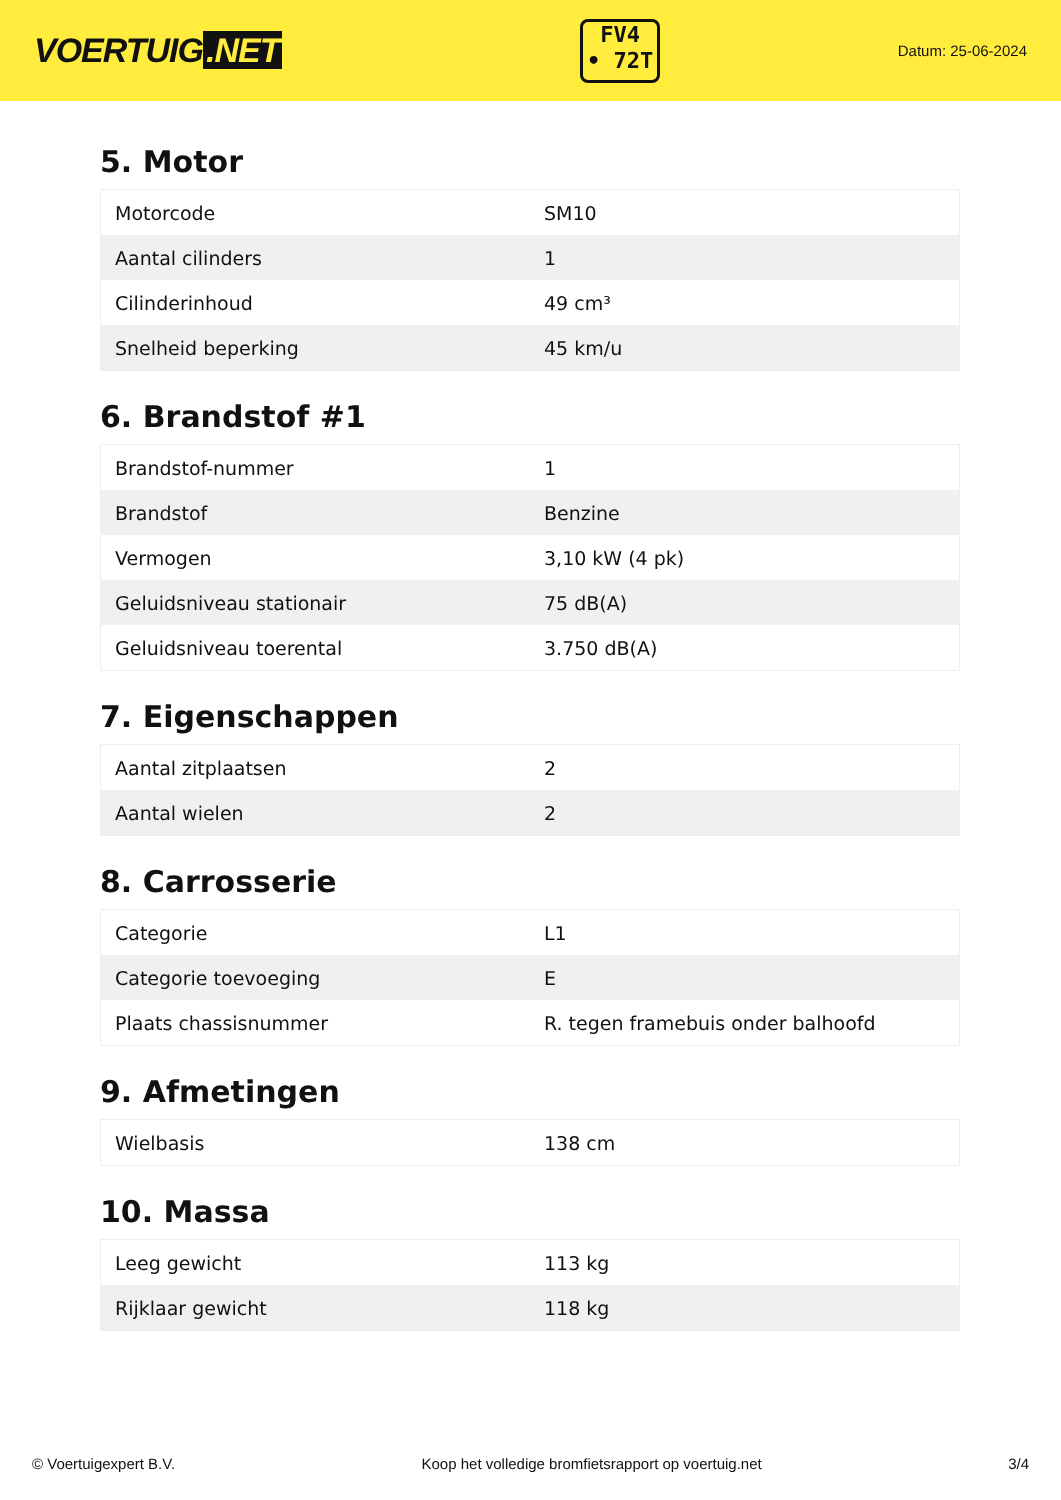VOERTUIG.NET
FV4
• 72T
Datum: 25-06-2024
5. Motor
| Motorcode | SM10 |
| Aantal cilinders | 1 |
| Cilinderinhoud | 49 cm³ |
| Snelheid beperking | 45 km/u |
6. Brandstof #1
| Brandstof-nummer | 1 |
| Brandstof | Benzine |
| Vermogen | 3,10 kW (4 pk) |
| Geluidsniveau stationair | 75 dB(A) |
| Geluidsniveau toerental | 3.750 dB(A) |
7. Eigenschappen
| Aantal zitplaatsen | 2 |
| Aantal wielen | 2 |
8. Carrosserie
| Categorie | L1 |
| Categorie toevoeging | E |
| Plaats chassisnummer | R. tegen framebuis onder balhoofd |
9. Afmetingen
| Wielbasis | 138 cm |
10. Massa
| Leeg gewicht | 113 kg |
| Rijklaar gewicht | 118 kg |
© Voertuigexpert B.V. Koop het volledige bromfietsrapport op voertuig.net 3/4